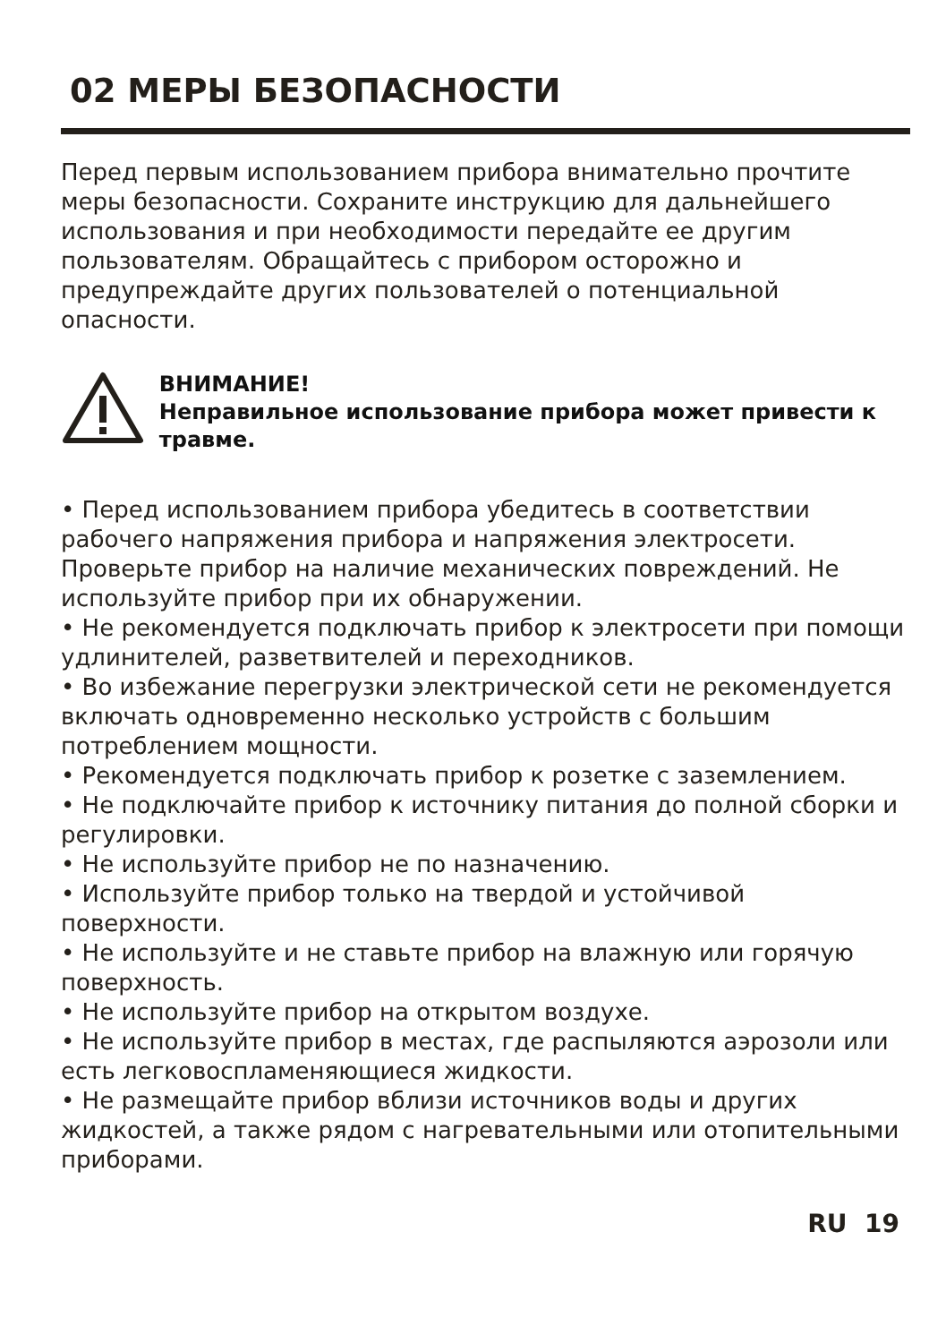02 МЕРЫ БЕЗОПАСНОСТИ
Перед первым использованием прибора внимательно прочтите меры безопасности. Сохраните инструкцию для дальнейшего использования и при необходимости передайте ее другим пользователям. Обращайтесь с прибором осторожно и предупреждайте других пользователей о потенциальной опасности.
ВНИМАНИЕ!
Неправильное использование прибора может привести к травме.
• Перед использованием прибора убедитесь в соответствии рабочего напряжения прибора и напряжения электросети. Проверьте прибор на наличие механических повреждений. Не используйте прибор при их обнаружении.
• Не рекомендуется подключать прибор к электросети при помощи удлинителей, разветвителей и переходников.
• Во избежание перегрузки электрической сети не рекомендуется включать одновременно несколько устройств с большим потреблением мощности.
• Рекомендуется подключать прибор к розетке с заземлением.
• Не подключайте прибор к источнику питания до полной сборки и регулировки.
• Не используйте прибор не по назначению.
• Используйте прибор только на твердой и устойчивой поверхности.
• Не используйте и не ставьте прибор на влажную или горячую поверхность.
• Не используйте прибор на открытом воздухе.
• Не используйте прибор в местах, где распыляются аэрозоли или есть легковоспламеняющиеся жидкости.
• Не размещайте прибор вблизи источников воды и других жидкостей, а также рядом с нагревательными или отопительными приборами.
RU 19